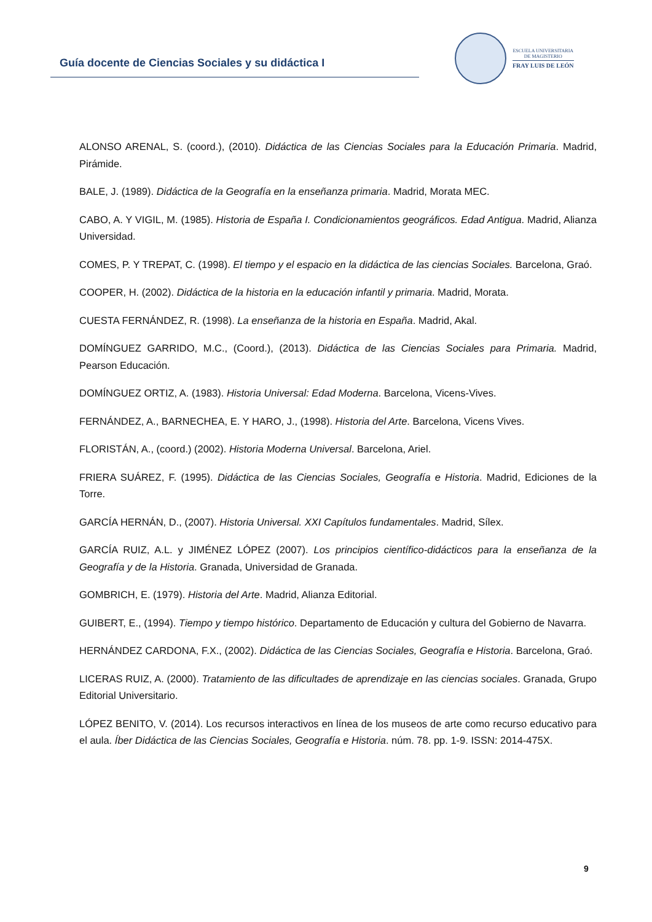Guía docente de Ciencias Sociales y su didáctica I
ESCUELA UNIVERSITARIA
DE MAGISTERIO
FRAY LUIS DE LEÓN
ALONSO ARENAL, S. (coord.), (2010). Didáctica de las Ciencias Sociales para la Educación Primaria. Madrid, Pirámide.
BALE, J. (1989). Didáctica de la Geografía en la enseñanza primaria. Madrid, Morata MEC.
CABO, A. Y VIGIL, M. (1985). Historia de España I. Condicionamientos geográficos. Edad Antigua. Madrid, Alianza Universidad.
COMES, P. Y TREPAT, C. (1998). El tiempo y el espacio en la didáctica de las ciencias Sociales. Barcelona, Graó.
COOPER, H. (2002). Didáctica de la historia en la educación infantil y primaria. Madrid, Morata.
CUESTA FERNÁNDEZ, R. (1998). La enseñanza de la historia en España. Madrid, Akal.
DOMÍNGUEZ GARRIDO, M.C., (Coord.), (2013). Didáctica de las Ciencias Sociales para Primaria. Madrid, Pearson Educación.
DOMÍNGUEZ ORTIZ, A. (1983). Historia Universal: Edad Moderna. Barcelona, Vicens-Vives.
FERNÁNDEZ, A., BARNECHEA, E. Y HARO, J., (1998). Historia del Arte. Barcelona, Vicens Vives.
FLORISTÁN, A., (coord.) (2002). Historia Moderna Universal. Barcelona, Ariel.
FRIERA SUÁREZ, F. (1995). Didáctica de las Ciencias Sociales, Geografía e Historia. Madrid, Ediciones de la Torre.
GARCÍA HERNÁN, D., (2007). Historia Universal. XXI Capítulos fundamentales. Madrid, Sílex.
GARCÍA RUIZ, A.L. y JIMÉNEZ LÓPEZ (2007). Los principios científico-didácticos para la enseñanza de la Geografía y de la Historia. Granada, Universidad de Granada.
GOMBRICH, E. (1979). Historia del Arte. Madrid, Alianza Editorial.
GUIBERT, E., (1994). Tiempo y tiempo histórico. Departamento de Educación y cultura del Gobierno de Navarra.
HERNÁNDEZ CARDONA, F.X., (2002). Didáctica de las Ciencias Sociales, Geografía e Historia. Barcelona, Graó.
LICERAS RUIZ, A. (2000). Tratamiento de las dificultades de aprendizaje en las ciencias sociales. Granada, Grupo Editorial Universitario.
LÓPEZ BENITO, V. (2014). Los recursos interactivos en línea de los museos de arte como recurso educativo para el aula. Íber Didáctica de las Ciencias Sociales, Geografía e Historia. núm. 78. pp. 1-9. ISSN: 2014-475X.
9